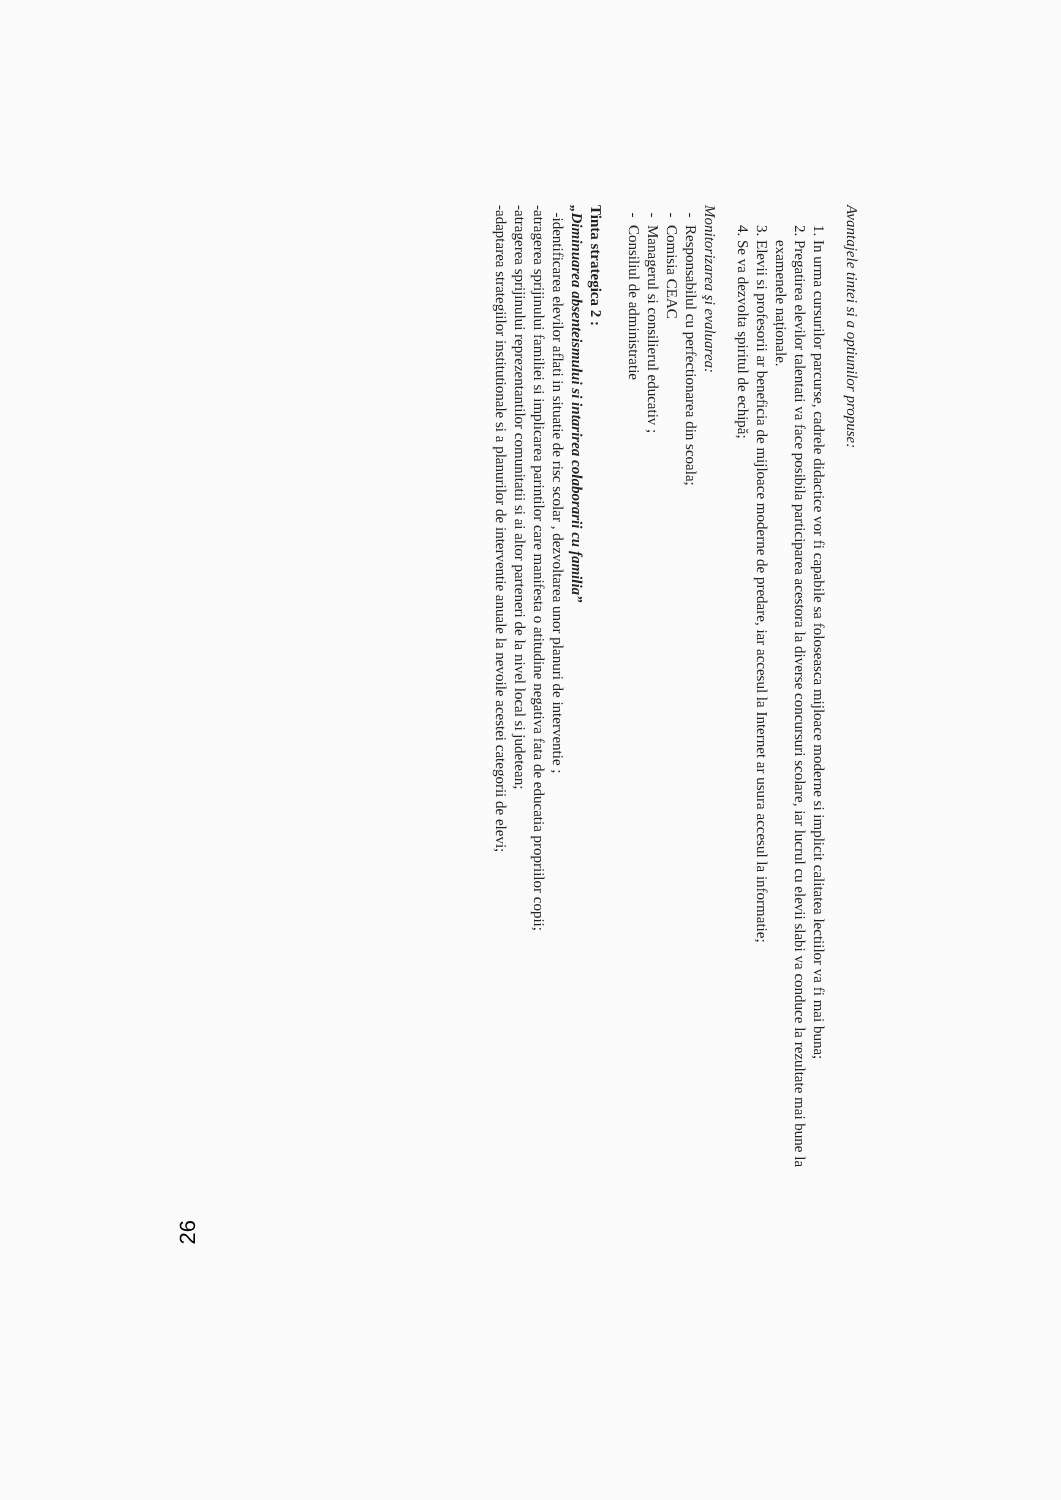Avantajele tintei si a optiunilor propuse:
1. In urma cursurilor parcurse, cadrele didactice vor fi capabile sa foloseasca mijloace moderne si implicit calitatea lectiilor va fi mai buna;
2. Pregatirea elevilor talentati va face posibila participarea acestora la diverse concursuri scolare, iar lucrul cu elevii slabi va conduce la rezultate mai bune la examenele naționale.
3. Elevii si profesorii ar beneficia de mijloace moderne de predare, iar accesul la Internet ar usura accesul la informatie;
4. Se va dezvolta spiritul de echipă;
Monitorizarea şi evaluarea:
Responsabilul cu perfectionarea din scoala;
Comisia CEAC
Managerul si consilierul educativ ;
Consiliul de administratie
Tinta strategica 2 :
„Diminuarea absenteismului si intarirea colaborarii cu familia”
-identificarea elevilor aflati in situatie de risc scolar , dezvoltarea unor planuri de interventie ;
-atragerea sprijinului familiei si implicarea parintilor care manifesta o atitudine negativa fata de educatia propriilor copii;
-atragerea sprijinului reprezentantilor comunitatii si ai altor parteneri de la nivel local si judetean;
-adaptarea strategiilor institutionale si a planurilor de interventie anuale la nevoile acestei categorii de elevi;
26